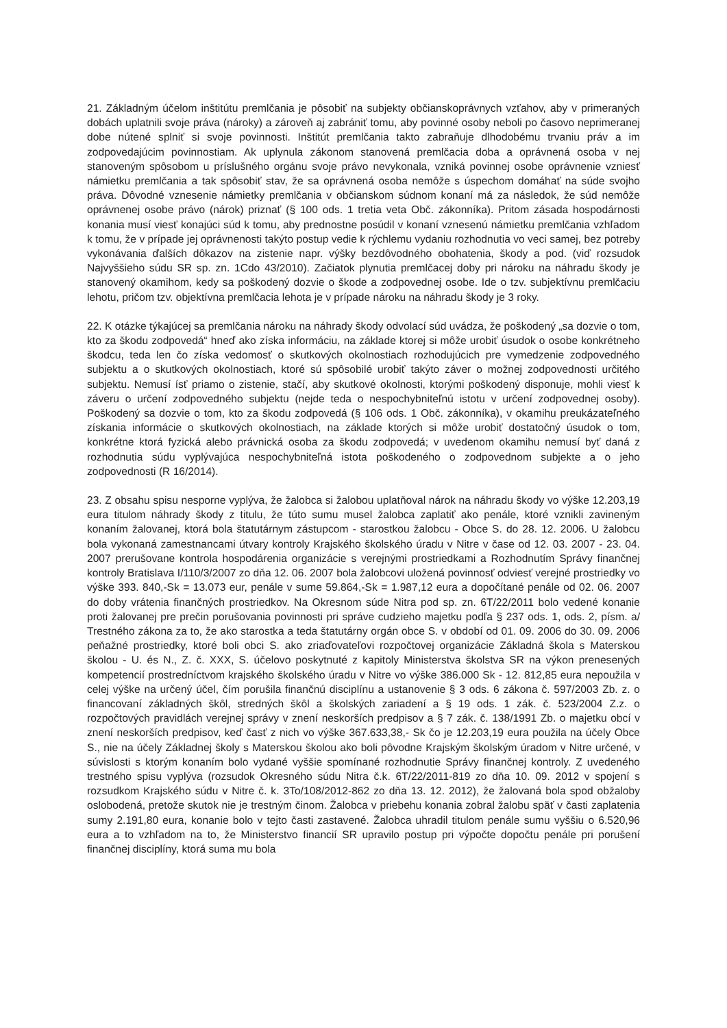21. Základným účelom inštitútu premlčania je pôsobiť na subjekty občianskoprávnych vzťahov, aby v primeraných dobách uplatnili svoje práva (nároky) a zároveň aj zabrániť tomu, aby povinné osoby neboli po časovo neprimeranej dobe nútené splniť si svoje povinnosti. Inštitút premlčania takto zabraňuje dlhodobému trvaniu práv a im zodpovedajúcim povinnostiam. Ak uplynula zákonom stanovená premlčacia doba a oprávnená osoba v nej stanoveným spôsobom u príslušného orgánu svoje právo nevykonala, vzniká povinnej osobe oprávnenie vzniesť námietku premlčania a tak spôsobiť stav, že sa oprávnená osoba nemôže s úspechom domáhať na súde svojho práva. Dôvodné vznesenie námietky premlčania v občianskom súdnom konaní má za následok, že súd nemôže oprávnenej osobe právo (nárok) priznať (§ 100 ods. 1 tretia veta Obč. zákonníka). Pritom zásada hospodárnosti konania musí viesť konajúci súd k tomu, aby prednostne posúdil v konaní vznesenú námietku premlčania vzhľadom k tomu, že v prípade jej oprávnenosti takýto postup vedie k rýchlemu vydaniu rozhodnutia vo veci samej, bez potreby vykonávania ďalších dôkazov na zistenie napr. výšky bezdôvodného obohatenia, škody a pod. (viď rozsudok Najvyššieho súdu SR sp. zn. 1Cdo 43/2010). Začiatok plynutia premlčacej doby pri nároku na náhradu škody je stanovený okamihom, kedy sa poškodený dozvie o škode a zodpovednej osobe. Ide o tzv. subjektívnu premlčaciu lehotu, pričom tzv. objektívna premlčacia lehota je v prípade nároku na náhradu škody je 3 roky.
22. K otázke týkajúcej sa premlčania nároku na náhrady škody odvolací súd uvádza, že poškodený „sa dozvie o tom, kto za škodu zodpovedá“ hneď ako získa informáciu, na základe ktorej si môže urobiť úsudok o osobe konkrétneho škodcu, teda len čo získa vedomosť o skutkových okolnostiach rozhodujúcich pre vymedzenie zodpovedného subjektu a o skutkových okolnostiach, ktoré sú spôsobilé urobiť takýto záver o možnej zodpovednosti určitého subjektu. Nemusí ísť priamo o zistenie, stačí, aby skutkové okolnosti, ktorými poškodený disponuje, mohli viesť k záveru o určení zodpovedného subjektu (nejde teda o nespochybniteľnú istotu v určení zodpovednej osoby). Poškodený sa dozvie o tom, kto za škodu zodpovedá (§ 106 ods. 1 Obč. zákonníka), v okamihu preukázateľného získania informácie o skutkových okolnostiach, na základe ktorých si môže urobiť dostatočný úsudok o tom, konkrétne ktorá fyzická alebo právnická osoba za škodu zodpovedá; v uvedenom okamihu nemusí byť daná z rozhodnutia súdu vyplývajúca nespochybniteľná istota poškodeného o zodpovednom subjekte a o jeho zodpovednosti (R 16/2014).
23. Z obsahu spisu nesporne vyplýva, že žalobca si žalobou uplatňoval nárok na náhradu škody vo výške 12.203,19 eura titulom náhrady škody z titulu, že túto sumu musel žalobca zaplatiť ako penále, ktoré vznikli zavineným konaním žalovanej, ktorá bola štatutárnym zástupcom - starostkou žalobcu - Obce S. do 28. 12. 2006. U žalobcu bola vykonaná zamestnancami útvary kontroly Krajského školského úradu v Nitre v čase od 12. 03. 2007 - 23. 04. 2007 prerušovane kontrola hospodárenia organizácie s verejnými prostriedkami a Rozhodnutím Správy finančnej kontroly Bratislava I/110/3/2007 zo dňa 12. 06. 2007 bola žalobcovi uložená povinnosť odviesť verejné prostriedky vo výške 393. 840,-Sk = 13.073 eur, penále v sume 59.864,-Sk = 1.987,12 eura a dopočítané penále od 02. 06. 2007 do doby vrátenia finančných prostriedkov. Na Okresnom súde Nitra pod sp. zn. 6T/22/2011 bolo vedené konanie proti žalovanej pre prečin porušovania povinnosti pri správe cudzieho majetku podľa § 237 ods. 1, ods. 2, písm. a/ Trestného zákona za to, že ako starostka a teda štatutárny orgán obce S. v období od 01. 09. 2006 do 30. 09. 2006 peňažné prostriedky, ktoré boli obci S. ako zriaďovateľovi rozpočtovej organizácie Základná škola s Materskou školou - U. és N., Z. č. XXX, S. účelovo poskytnuté z kapitoly Ministerstva školstva SR na výkon prenesených kompetencií prostredníctvom krajského školského úradu v Nitre vo výške 386.000 Sk - 12. 812,85 eura nepoužila v celej výške na určený účel, čím porušila finančnú disciplínu a ustanovenie § 3 ods. 6 zákona č. 597/2003 Zb. z. o financovaní základných škôl, stredných škôl a školských zariadení a § 19 ods. 1 zák. č. 523/2004 Z.z. o rozpočtových pravidlách verejnej správy v znení neskorších predpisov a § 7 zák. č. 138/1991 Zb. o majetku obcí v znení neskorších predpisov, keď časť z nich vo výške 367.633,38,- Sk čo je 12.203,19 eura použila na účely Obce S., nie na účely Základnej školy s Materskou školou ako boli pôvodne Krajským školským úradom v Nitre určené, v súvislosti s ktorým konaním bolo vydané vyššie spomínané rozhodnutie Správy finančnej kontroly. Z uvedeného trestného spisu vyplýva (rozsudok Okresného súdu Nitra č.k. 6T/22/2011-819 zo dňa 10. 09. 2012 v spojení s rozsudkom Krajského súdu v Nitre č. k. 3To/108/2012-862 zo dňa 13. 12. 2012), že žalovaná bola spod obžaloby oslobodená, pretože skutok nie je trestným činom. Žalobca v priebehu konania zobral žalobu späť v časti zaplatenia sumy 2.191,80 eura, konanie bolo v tejto časti zastavené. Žalobca uhradil titulom penále sumu vyššiu o 6.520,96 eura a to vzhľadom na to, že Ministerstvo financií SR upravilo postup pri výpočte dopočtu penále pri porušení finančnej disciplíny, ktorá suma mu bola